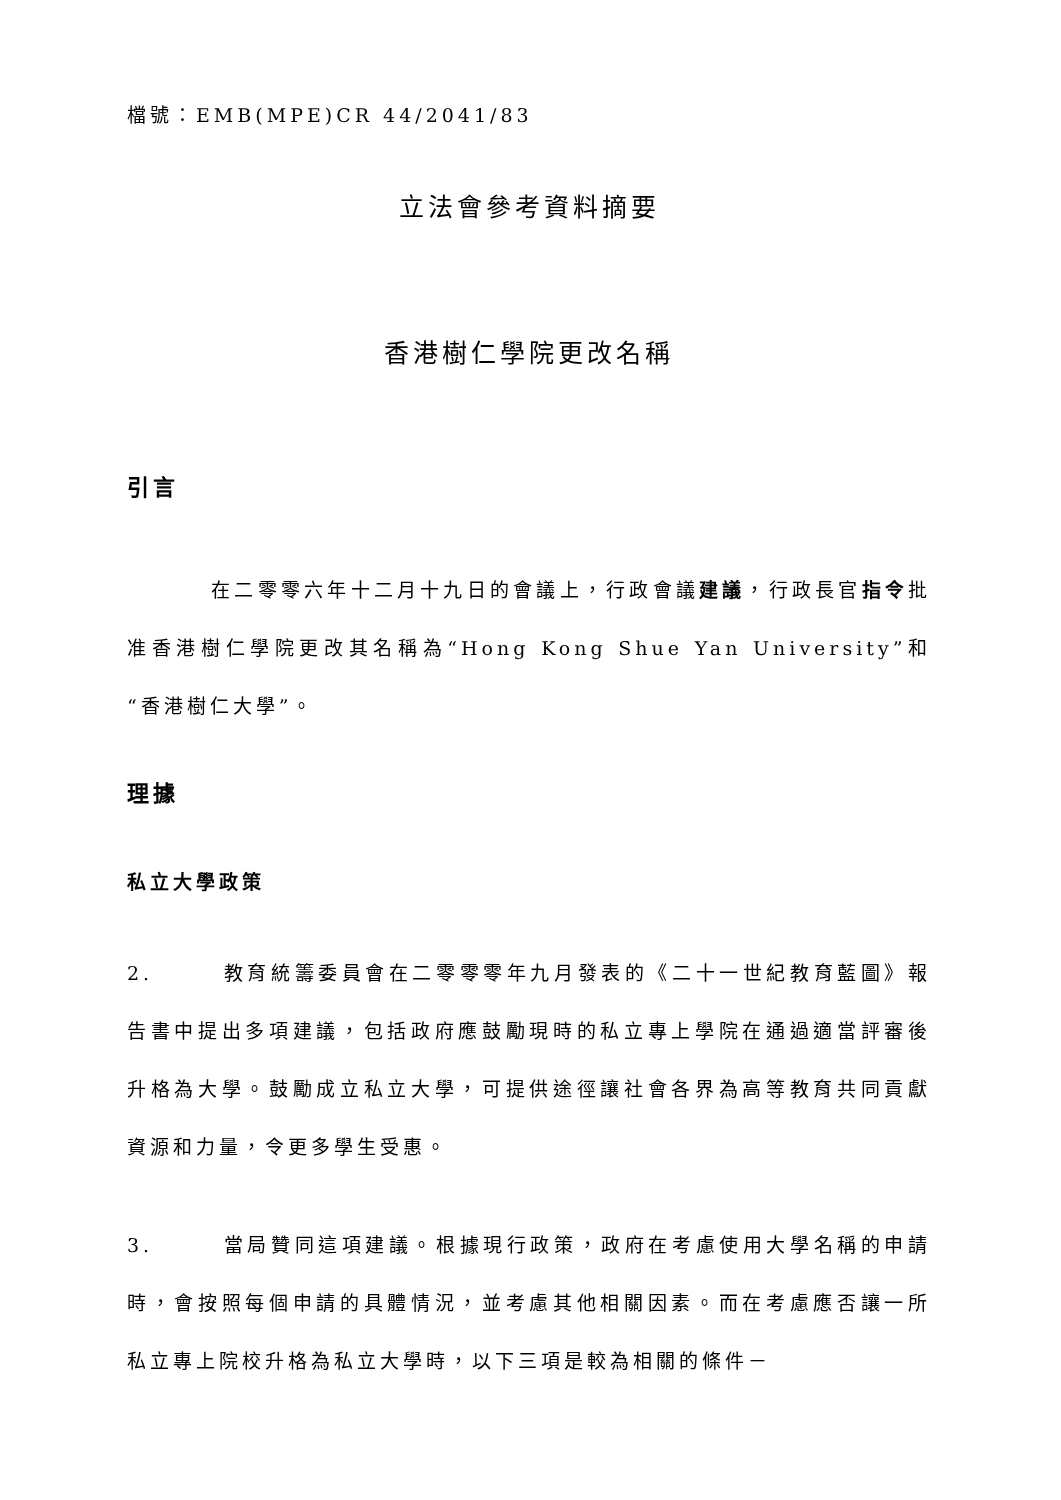檔號：EMB(MPE)CR 44/2041/83
立法會參考資料摘要
香港樹仁學院更改名稱
引言
在二零零六年十二月十九日的會議上，行政會議建議，行政長官指令批准香港樹仁學院更改其名稱為“Hong Kong Shue Yan University”和“香港樹仁大學”。
理據
私立大學政策
2. 教育統籌委員會在二零零零年九月發表的《二十一世紀教育藍圖》報告書中提出多項建議，包括政府應鼓勵現時的私立專上學院在通過適當評審後升格為大學。鼓勵成立私立大學，可提供途徑讓社會各界為高等教育共同貢獻資源和力量，令更多學生受惠。
3. 當局贊同這項建議。根據現行政策，政府在考慮使用大學名稱的申請時，會按照每個申請的具體情況，並考慮其他相關因素。而在考慮應否讓一所私立專上院校升格為私立大學時，以下三項是較為相關的條件－